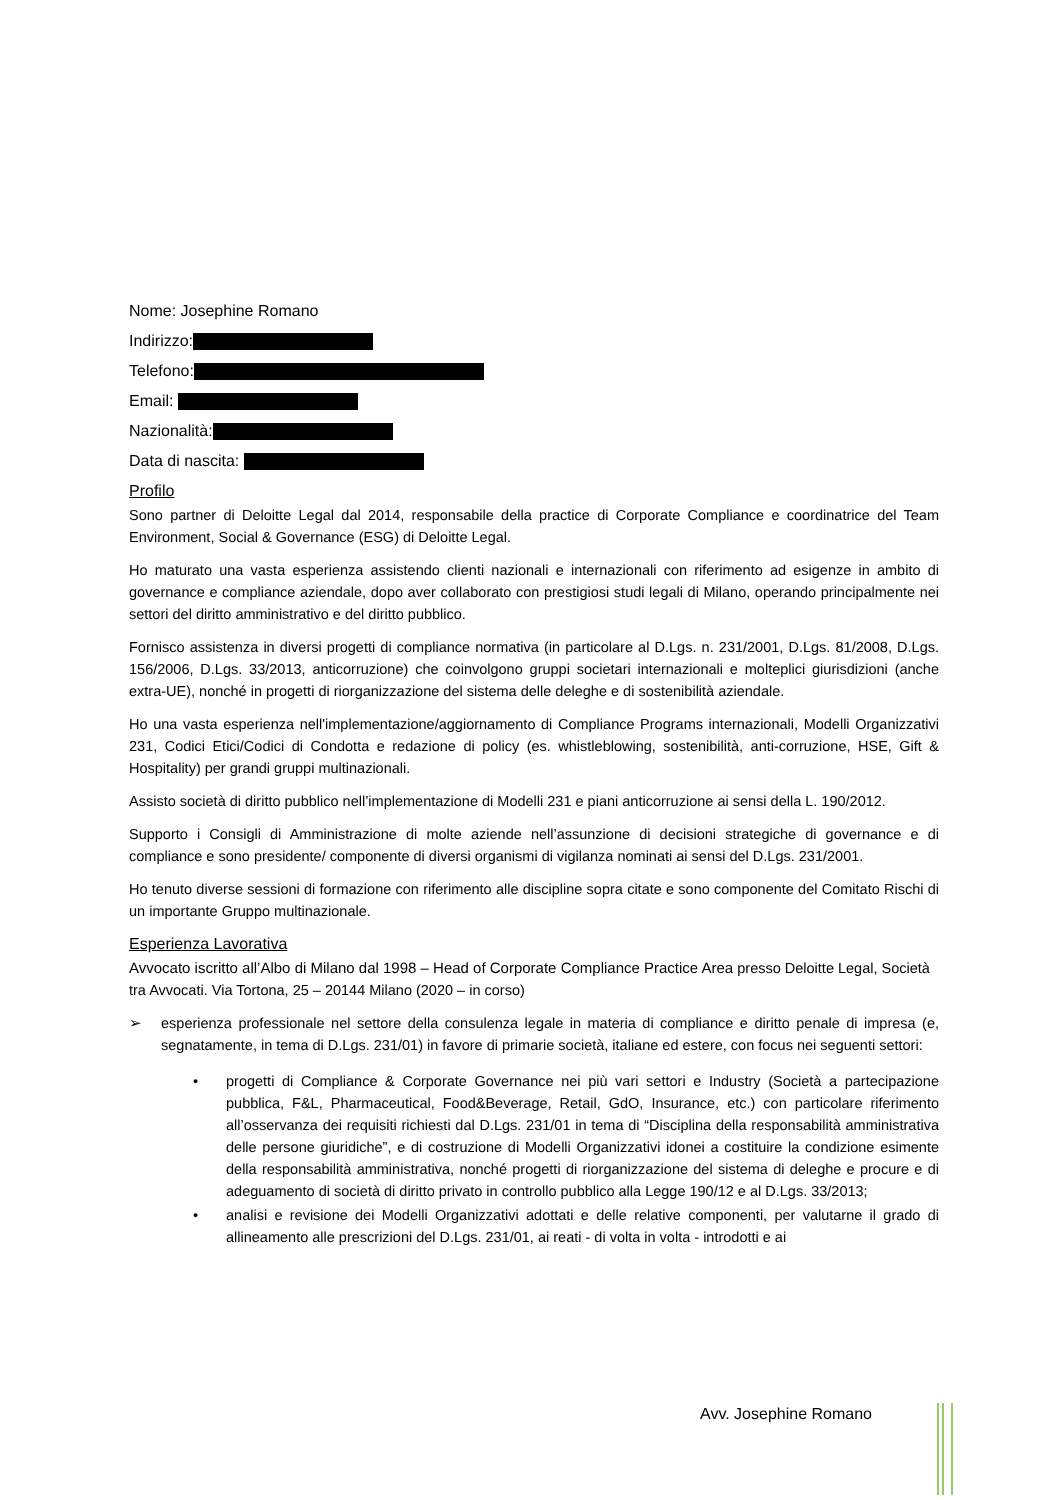Nome: Josephine Romano
Indirizzo:
Telefono:
Email:
Nazionalità:
Data di nascita:
Profilo
Sono partner di Deloitte Legal dal 2014, responsabile della practice di Corporate Compliance e coordinatrice del Team Environment, Social & Governance (ESG) di Deloitte Legal.
Ho maturato una vasta esperienza assistendo clienti nazionali e internazionali con riferimento ad esigenze in ambito di governance e compliance aziendale, dopo aver collaborato con prestigiosi studi legali di Milano, operando principalmente nei settori del diritto amministrativo e del diritto pubblico.
Fornisco assistenza in diversi progetti di compliance normativa (in particolare al D.Lgs. n. 231/2001, D.Lgs. 81/2008, D.Lgs. 156/2006, D.Lgs. 33/2013, anticorruzione) che coinvolgono gruppi societari internazionali e molteplici giurisdizioni (anche extra-UE), nonché in progetti di riorganizzazione del sistema delle deleghe e di sostenibilità aziendale.
Ho una vasta esperienza nell'implementazione/aggiornamento di Compliance Programs internazionali, Modelli Organizzativi 231, Codici Etici/Codici di Condotta e redazione di policy (es. whistleblowing, sostenibilità, anti-corruzione, HSE, Gift & Hospitality) per grandi gruppi multinazionali.
Assisto società di diritto pubblico nell’implementazione di Modelli 231 e piani anticorruzione ai sensi della L. 190/2012.
Supporto i Consigli di Amministrazione di molte aziende nell’assunzione di decisioni strategiche di governance e di compliance e sono presidente/ componente di diversi organismi di vigilanza nominati ai sensi del D.Lgs. 231/2001.
Ho tenuto diverse sessioni di formazione con riferimento alle discipline sopra citate e sono componente del Comitato Rischi di un importante Gruppo multinazionale.
Esperienza Lavorativa
Avvocato iscritto all’Albo di Milano dal 1998 – Head of Corporate Compliance Practice Area presso Deloitte Legal, Società tra Avvocati. Via Tortona, 25 – 20144 Milano (2020 – in corso)
➢ esperienza professionale nel settore della consulenza legale in materia di compliance e diritto penale di impresa (e, segnatamente, in tema di D.Lgs. 231/01) in favore di primarie società, italiane ed estere, con focus nei seguenti settori:
• progetti di Compliance & Corporate Governance nei più vari settori e Industry (Società a partecipazione pubblica, F&L, Pharmaceutical, Food&Beverage, Retail, GdO, Insurance, etc.) con particolare riferimento all’osservanza dei requisiti richiesti dal D.Lgs. 231/01 in tema di “Disciplina della responsabilità amministrativa delle persone giuridiche”, e di costruzione di Modelli Organizzativi idonei a costituire la condizione esimente della responsabilità amministrativa, nonché progetti di riorganizzazione del sistema di deleghe e procure e di adeguamento di società di diritto privato in controllo pubblico alla Legge 190/12 e al D.Lgs. 33/2013;
• analisi e revisione dei Modelli Organizzativi adottati e delle relative componenti, per valutarne il grado di allineamento alle prescrizioni del D.Lgs. 231/01, ai reati - di volta in volta - introdotti e ai
Avv. Josephine Romano